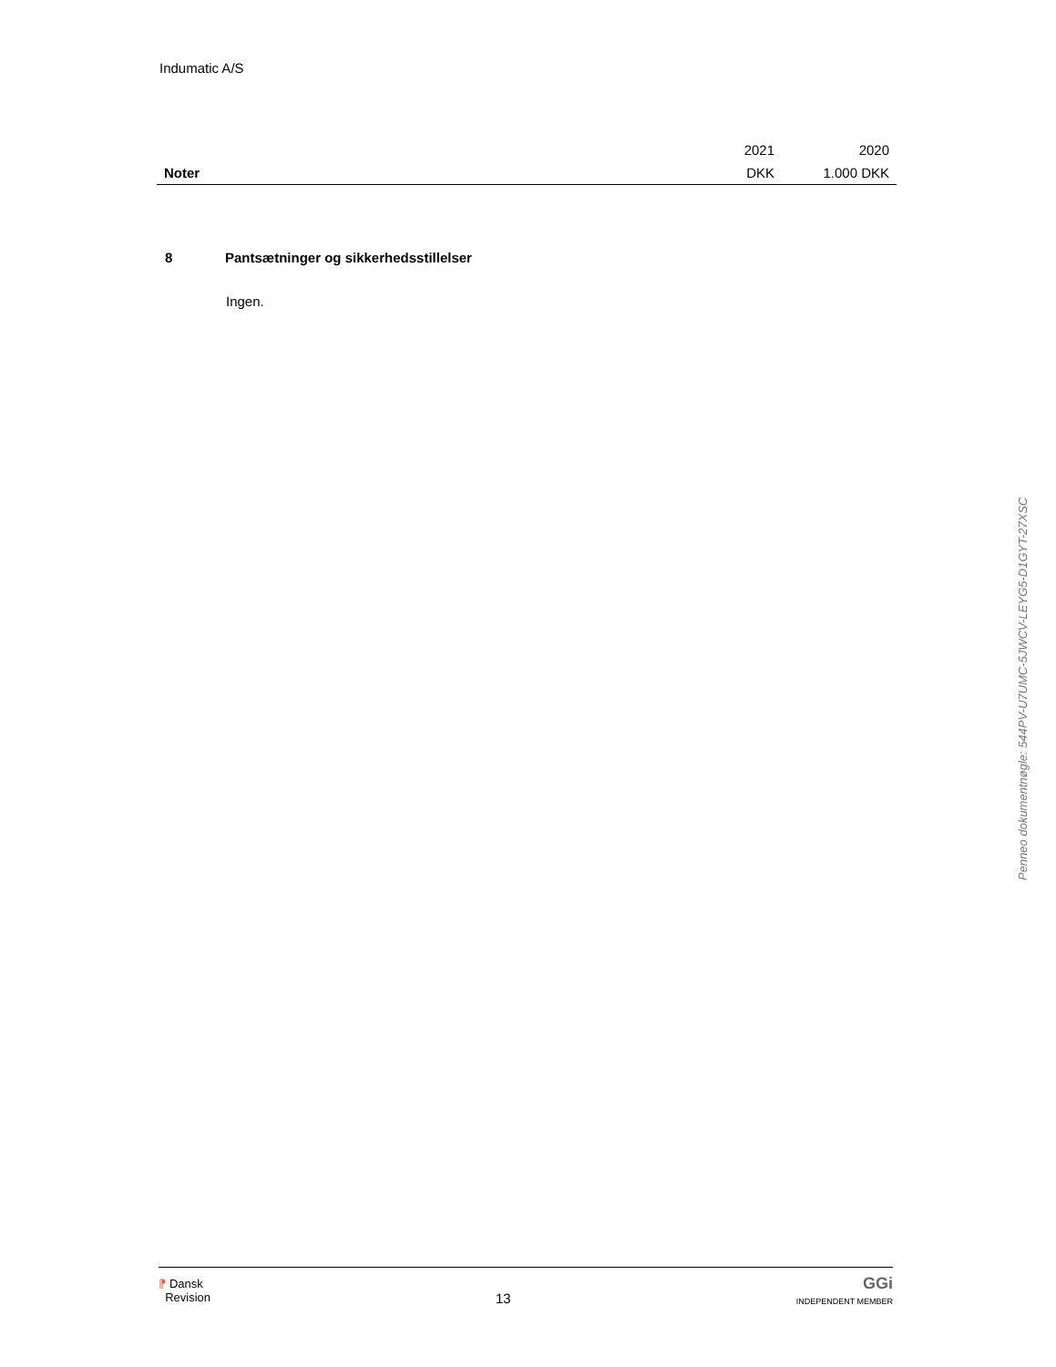Indumatic A/S
| | 2021 | 2020 |
| Noter | DKK | 1.000 DKK |
8 Pantsætninger og sikkerhedsstillelser
Ingen.
Penneo dokumentnøgle: 544PV-U7UMC-5JWCV-LEYG5-D1GYT-27XSC
⁋ Dansk
Revision
13
GGi
INDEPENDENT MEMBER